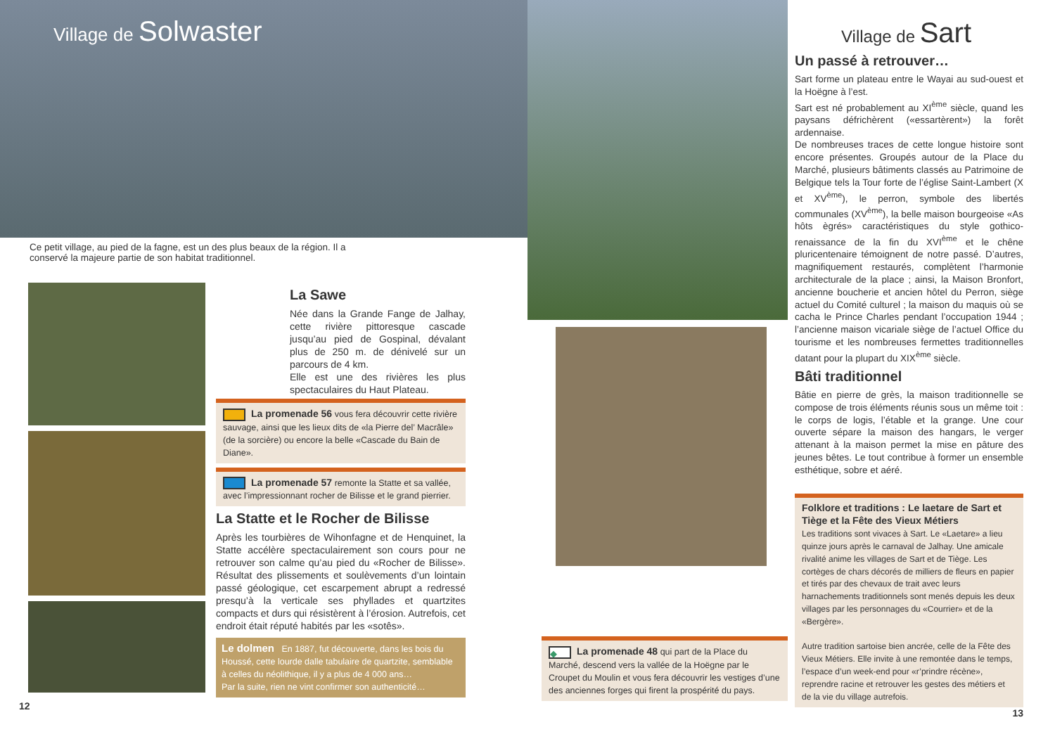Village de Solwaster
Ce petit village, au pied de la fagne, est un des plus beaux de la région. Il a conservé la majeure partie de son habitat traditionnel.
La Sawe
Née dans la Grande Fange de Jalhay, cette rivière pittoresque cascade jusqu’au pied de Gospinal, dévalant plus de 250 m. de dénivelé sur un parcours de 4 km.
Elle est une des rivières les plus spectaculaires du Haut Plateau.
La promenade 56 vous fera découvrir cette rivière sauvage, ainsi que les lieux dits de «la Pierre del’ Macrâle» (de la sorcière) ou encore la belle «Cascade du Bain de Diane».
La promenade 57 remonte la Statte et sa vallée, avec l’impressionnant rocher de Bilisse et le grand pierrier.
La Statte et le Rocher de Bilisse
Après les tourbières de Wihonfagne et de Henquinet, la Statte accélère spectaculairement son cours pour ne retrouver son calme qu’au pied du «Rocher de Bilisse». Résultat des plissements et soulèvements d’un lointain passé géologique, cet escarpement abrupt a redressé presqu’à la verticale ses phyllades et quartzites compacts et durs qui résistèrent à l’érosion. Autrefois, cet endroit était réputé habités par les «sotês».
Le dolmen En 1887, fut découverte, dans les bois du Houssé, cette lourde dalle tabulaire de quartzite, semblable à celles du néolithique, il y a plus de 4 000 ans…
Par la suite, rien ne vint confirmer son authenticité…
12
◆ La promenade 48 qui part de la Place du Marché, descend vers la vallée de la Hoëgne par le Croupet du Moulin et vous fera découvrir les vestiges d’une des anciennes forges qui firent la prospérité du pays.
Village de Sart
Un passé à retrouver…
Sart forme un plateau entre le Wayai au sud-ouest et la Hoëgne à l’est.
Sart est né probablement au XI<sup>ème</sup> siècle, quand les paysans défrichèrent («essartèrent») la forêt ardennaise.
De nombreuses traces de cette longue histoire sont encore présentes. Groupés autour de la Place du Marché, plusieurs bâtiments classés au Patrimoine de Belgique tels la Tour forte de l’église Saint-Lambert (X et XV<sup>ème</sup>), le perron, symbole des libertés communales (XV<sup>ème</sup>), la belle maison bourgeoise «As hôts ègrés» caractéristiques du style gothico-renaissance de la fin du XVI<sup>ème</sup> et le chêne pluricentenaire témoignent de notre passé. D’autres, magnifiquement restaurés, complètent l’harmonie architecturale de la place ; ainsi, la Maison Bronfort, ancienne boucherie et ancien hôtel du Perron, siège actuel du Comité culturel ; la maison du maquis où se cacha le Prince Charles pendant l’occupation 1944 ; l’ancienne maison vicariale siège de l’actuel Office du tourisme et les nombreuses fermettes traditionnelles datant pour la plupart du XIX<sup>ème</sup> siècle.
Bâti traditionnel
Bâtie en pierre de grès, la maison traditionnelle se compose de trois éléments réunis sous un même toit : le corps de logis, l’étable et la grange. Une cour ouverte sépare la maison des hangars, le verger attenant à la maison permet la mise en pâture des jeunes bêtes. Le tout contribue à former un ensemble esthétique, sobre et aéré.
Folklore et traditions : Le laetare de Sart et Tiège et la Fête des Vieux Métiers
Les traditions sont vivaces à Sart. Le «Laetare» a lieu quinze jours après le carnaval de Jalhay. Une amicale rivalité anime les villages de Sart et de Tiège. Les cortèges de chars décorés de milliers de fleurs en papier et tirés par des chevaux de trait avec leurs harnachements traditionnels sont menés depuis les deux villages par les personnages du «Courrier» et de la «Bergère».
Autre tradition sartoise bien ancrée, celle de la Fête des Vieux Métiers. Elle invite à une remontée dans le temps, l’espace d’un week-end pour «r’prindre récène», reprendre racine et retrouver les gestes des métiers et de la vie du village autrefois.
13